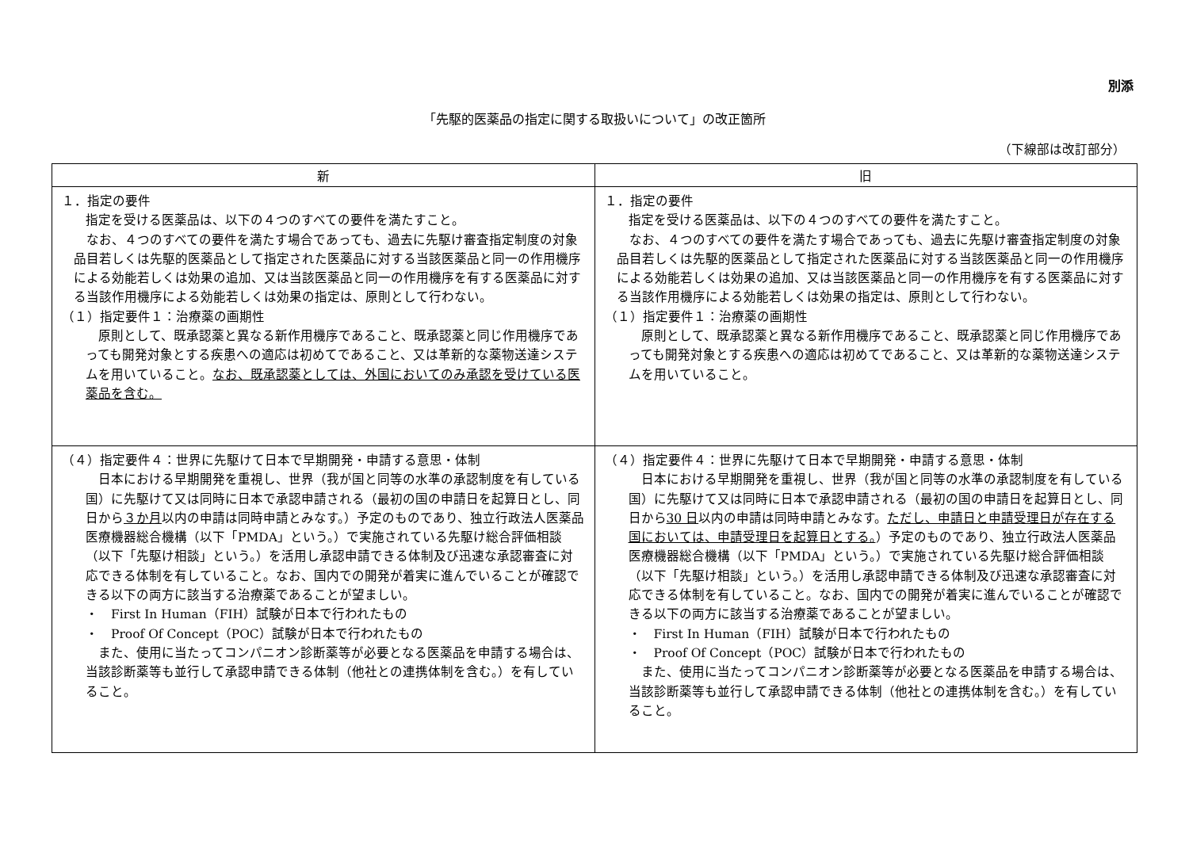別添
「先駆的医薬品の指定に関する取扱いについて」の改正箇所
（下線部は改訂部分）
| 新 | 旧 |
| --- | --- |
| １．指定の要件 指定を受ける医薬品は、以下の４つのすべての要件を満たすこと。 なお、４つのすべての要件を満たす場合であっても、過去に先駆け審査指定制度の対象品目若しくは先駆的医薬品として指定された医薬品に対する当該医薬品と同一の作用機序による効能若しくは効果の追加、又は当該医薬品と同一の作用機序を有する医薬品に対する当該作用機序による効能若しくは効果の指定は、原則として行わない。 （１）指定要件１：治療薬の画期性 原則として、既承認薬と異なる新作用機序であること、既承認薬と同じ作用機序であっても開発対象とする疾患への適応は初めてであること、又は革新的な薬物送達システムを用いていること。 なお、既承認薬としては、外国においてのみ承認を受けている医薬品を含む。 | １．指定の要件 指定を受ける医薬品は、以下の４つのすべての要件を満たすこと。 なお、４つのすべての要件を満たす場合であっても、過去に先駆け審査指定制度の対象品目若しくは先駆的医薬品として指定された医薬品に対する当該医薬品と同一の作用機序による効能若しくは効果の追加、又は当該医薬品と同一の作用機序を有する医薬品に対する当該作用機序による効能若しくは効果の指定は、原則として行わない。 （１）指定要件１：治療薬の画期性 原則として、既承認薬と異なる新作用機序であること、既承認薬と同じ作用機序であっても開発対象とする疾患への適応は初めてであること、又は革新的な薬物送達システムを用いていること。 |
| （４）指定要件４：世界に先駆けて日本で早期開発・申請する意思・体制 日本における早期開発を重視し、世界（我が国と同等の水準の承認制度を有している国）に先駆けて又は同時に日本で承認申請される（最初の国の申請日を起算日とし、同日から ３か月 以内の申請は同時申請とみなす。）予定のものであり、独立行政法人医薬品医療機器総合機構（以下「PMDA」という。）で実施されている先駆け総合評価相談（以下「先駆け相談」という。）を活用し承認申請できる体制及び迅速な承認審査に対応できる体制を有していること。なお、国内での開発が着実に進んでいることが確認できる以下の両方に該当する治療薬であることが望ましい。 ・ First In Human（FIH）試験が日本で行われたもの ・ Proof Of Concept（POC）試験が日本で行われたもの また、使用に当たってコンパニオン診断薬等が必要となる医薬品を申請する場合は、当該診断薬等も並行して承認申請できる体制（他社との連携体制を含む。）を有していること。 | （４）指定要件４：世界に先駆けて日本で早期開発・申請する意思・体制 日本における早期開発を重視し、世界（我が国と同等の水準の承認制度を有している国）に先駆けて又は同時に日本で承認申請される（最初の国の申請日を起算日とし、同日から 30 日 以内の申請は同時申請とみなす。 ただし、申請日と申請受理日が存在する国においては、申請受理日を起算日とする。 ）予定のものであり、独立行政法人医薬品医療機器総合機構（以下「PMDA」という。）で実施されている先駆け総合評価相談（以下「先駆け相談」という。）を活用し承認申請できる体制及び迅速な承認審査に対応できる体制を有していること。なお、国内での開発が着実に進んでいることが確認できる以下の両方に該当する治療薬であることが望ましい。 ・ First In Human（FIH）試験が日本で行われたもの ・ Proof Of Concept（POC）試験が日本で行われたもの また、使用に当たってコンパニオン診断薬等が必要となる医薬品を申請する場合は、当該診断薬等も並行して承認申請できる体制（他社との連携体制を含む。）を有していること。 |